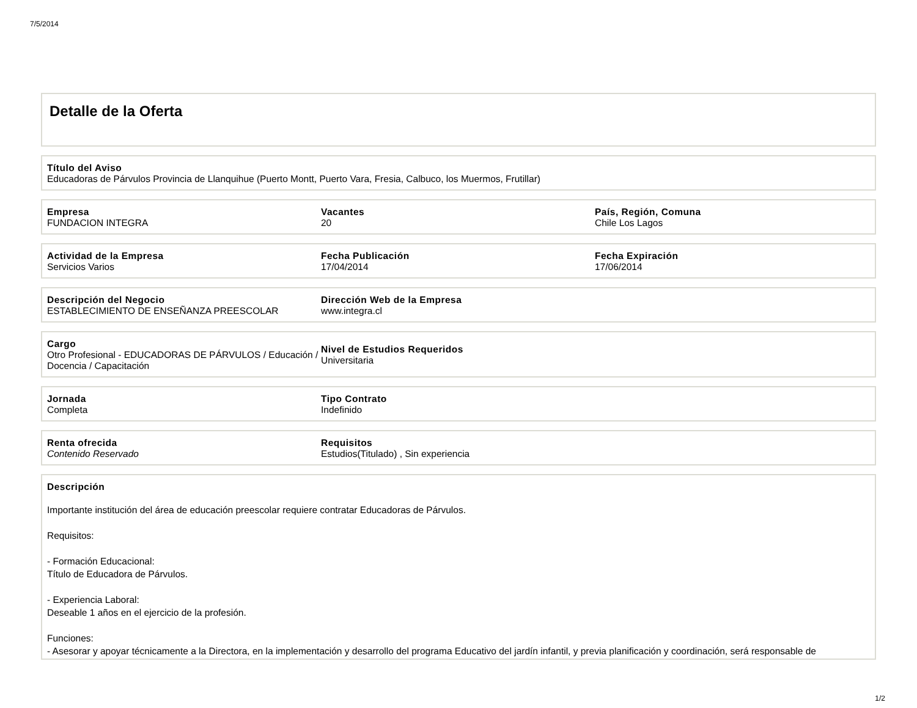7/5/2014
Detalle de la Oferta
Título del Aviso
Educadoras de Párvulos Provincia de Llanquihue (Puerto Montt, Puerto Vara, Fresia, Calbuco, los Muermos, Frutillar)
Empresa
FUNDACION INTEGRA
Vacantes
20
País, Región, Comuna
Chile Los Lagos
Actividad de la Empresa
Servicios Varios
Fecha Publicación
17/04/2014
Fecha Expiración
17/06/2014
Descripción del Negocio
ESTABLECIMIENTO DE ENSEÑANZA PREESCOLAR
Dirección Web de la Empresa
www.integra.cl
Cargo
Otro Profesional - EDUCADORAS DE PÁRVULOS / Educación / Docencia / Capacitación
Nivel de Estudios Requeridos
Universitaria
Jornada
Completa
Tipo Contrato
Indefinido
Renta ofrecida
Contenido Reservado
Requisitos
Estudios(Titulado) , Sin experiencia
Descripción
Importante institución del área de educación preescolar requiere contratar Educadoras de Párvulos.
Requisitos:
- Formación Educacional:
Título de Educadora de Párvulos.
- Experiencia Laboral:
Deseable 1 años en el ejercicio de la profesión.
Funciones:
- Asesorar y apoyar técnicamente a la Directora, en la implementación y desarrollo del programa Educativo del jardín infantil, y previa planificación y coordinación, será responsable de
1/2